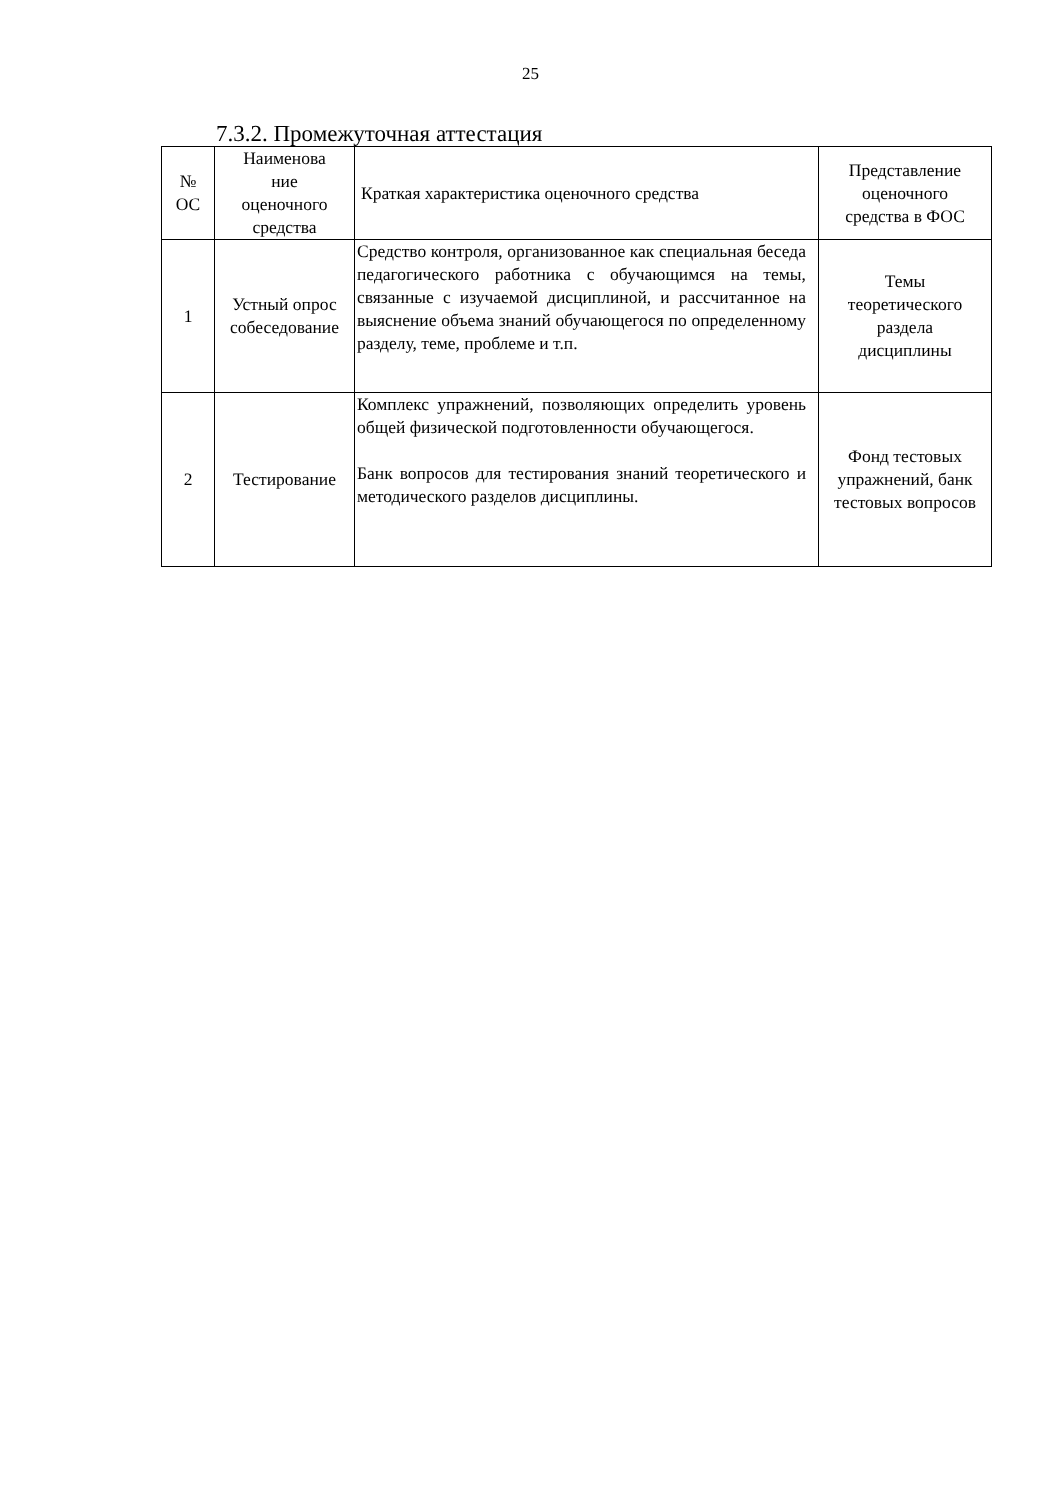25
7.3.2. Промежуточная аттестация
| № ОС | Наименова ние оценочного средства | Краткая характеристика оценочного средства | Представление оценочного средства в ФОС |
| --- | --- | --- | --- |
| 1 | Устный опрос собеседование | Средство контроля, организованное как специальная беседа педагогического работника с обучающимся на темы, связанные с изучаемой дисциплиной, и рассчитанное на выяснение объема знаний обучающегося по определенному разделу, теме, проблеме и т.п. | Темы теоретического раздела дисциплины |
| 2 | Тестирование | Комплекс упражнений, позволяющих определить уровень общей физической подготовленности обучающегося. Банк вопросов для тестирования знаний теоретического и методического разделов дисциплины. | Фонд тестовых упражнений, банк тестовых вопросов |